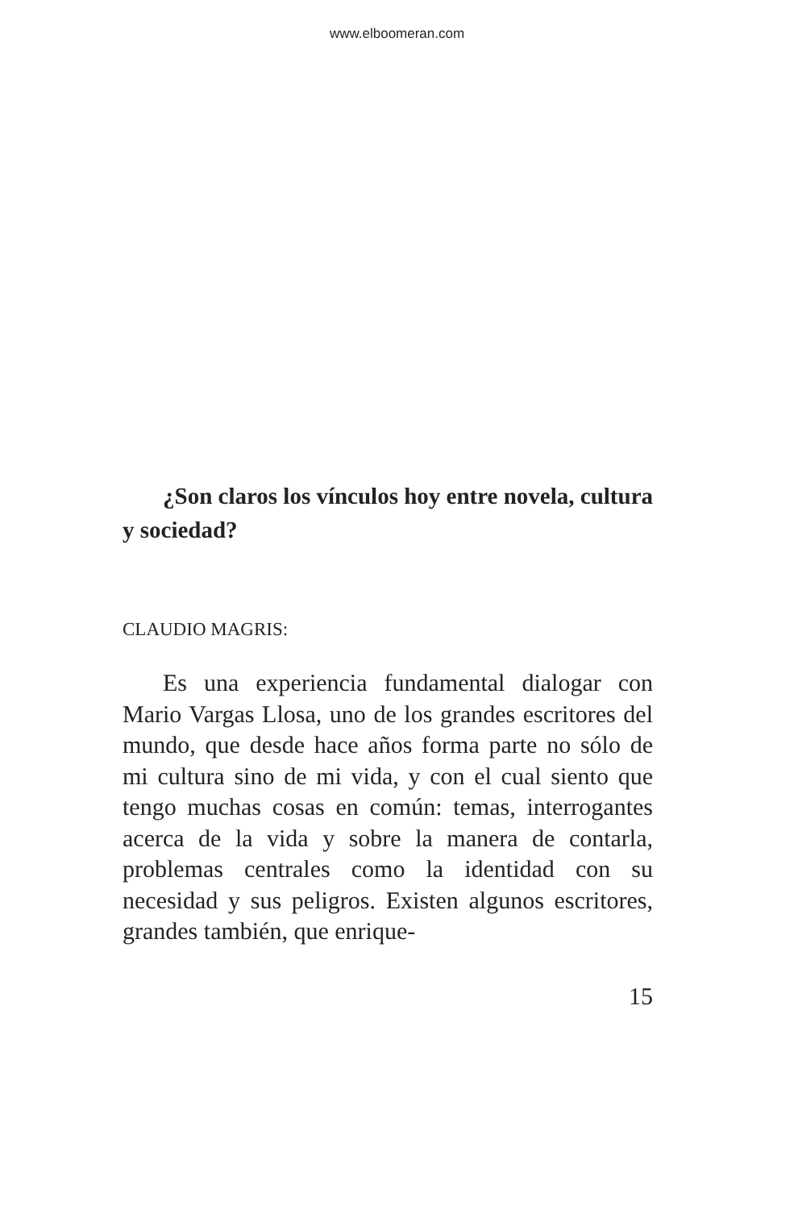www.elboomeran.com
¿Son claros los vínculos hoy entre novela, cultura y sociedad?
CLAUDIO MAGRIS:
Es una experiencia fundamental dialogar con Mario Vargas Llosa, uno de los grandes escritores del mundo, que desde hace años forma parte no sólo de mi cultura sino de mi vida, y con el cual siento que tengo muchas cosas en común: temas, interrogantes acerca de la vida y sobre la manera de contarla, problemas centrales como la identidad con su necesidad y sus peligros. Existen algunos escritores, grandes también, que enrique-
15